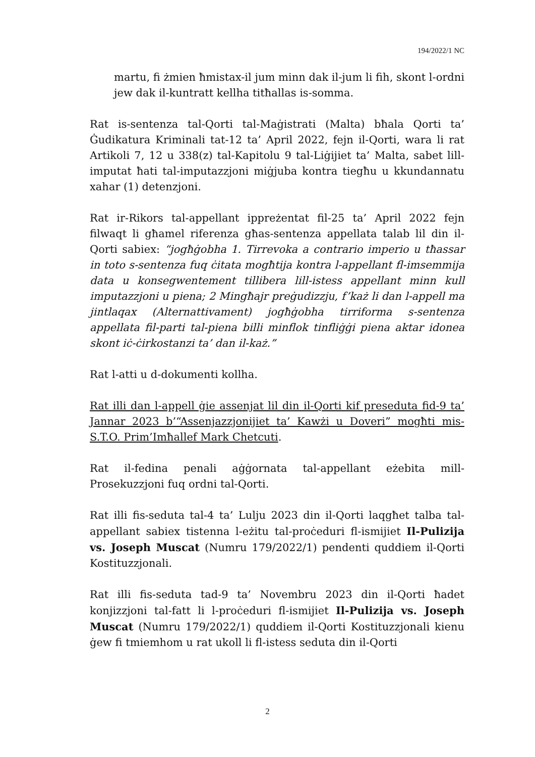194/2022/1 NC
martu, fi żmien ħmistax-il jum minn dak il-jum li fih, skont l-ordni jew dak il-kuntratt kellha titħallas is-somma.
Rat is-sentenza tal-Qorti tal-Maġistrati (Malta) bħala Qorti ta’ Ġudikatura Kriminali tat-12 ta’ April 2022, fejn il-Qorti, wara li rat Artikoli 7, 12 u 338(z) tal-Kapitolu 9 tal-Liġijiet ta’ Malta, sabet lill-imputat ħati tal-imputazzjoni miġjuba kontra tiegħu u kkundannatu xahar (1) detenzjoni.
Rat ir-Rikors tal-appellant ippreżentat fil-25 ta’ April 2022 fejn filwaqt li għamel riferenza għas-sentenza appellata talab lil din il-Qorti sabiex: “jogħġobha 1. Tirrevoka a contrario imperio u tħassar in toto s-sentenza fuq ċitata mogħtija kontra l-appellant fl-imsemmija data u konsegwentement tillibera lill-istess appellant minn kull imputazzjoni u piena; 2 Mingħajr preġudizzju, f’każ li dan l-appell ma jintlaqax (Alternattivament) jogħġobha tirriforma s-sentenza appellata fil-parti tal-piena billi minflok tinfliġġi piena aktar idonea skont iċ-ċirkostanzi ta’ dan il-każ.”
Rat l-atti u d-dokumenti kollha.
Rat illi dan l-appell ġie assenjat lil din il-Qorti kif preseduta fid-9 ta’ Jannar 2023 b’“Assenjazzjonijiet ta’ Kawżi u Doveri” mogħti mis-S.T.O. Prim’Imħallef Mark Chetcuti.
Rat il-fedina penali aġġornata tal-appellant eżebita mill-Prosekuzzjoni fuq ordni tal-Qorti.
Rat illi fis-seduta tal-4 ta’ Lulju 2023 din il-Qorti laqgħet talba tal-appellant sabiex tistenna l-eżitu tal-proċeduri fl-ismijiet Il-Pulizija vs. Joseph Muscat (Numru 179/2022/1) pendenti quddiem il-Qorti Kostituzzjonali.
Rat illi fis-seduta tad-9 ta’ Novembru 2023 din il-Qorti ħadet konjizzjoni tal-fatt li l-proċeduri fl-ismijiet Il-Pulizija vs. Joseph Muscat (Numru 179/2022/1) quddiem il-Qorti Kostituzzjonali kienu ġew fi tmiemhom u rat ukoll li fl-istess seduta din il-Qorti
2